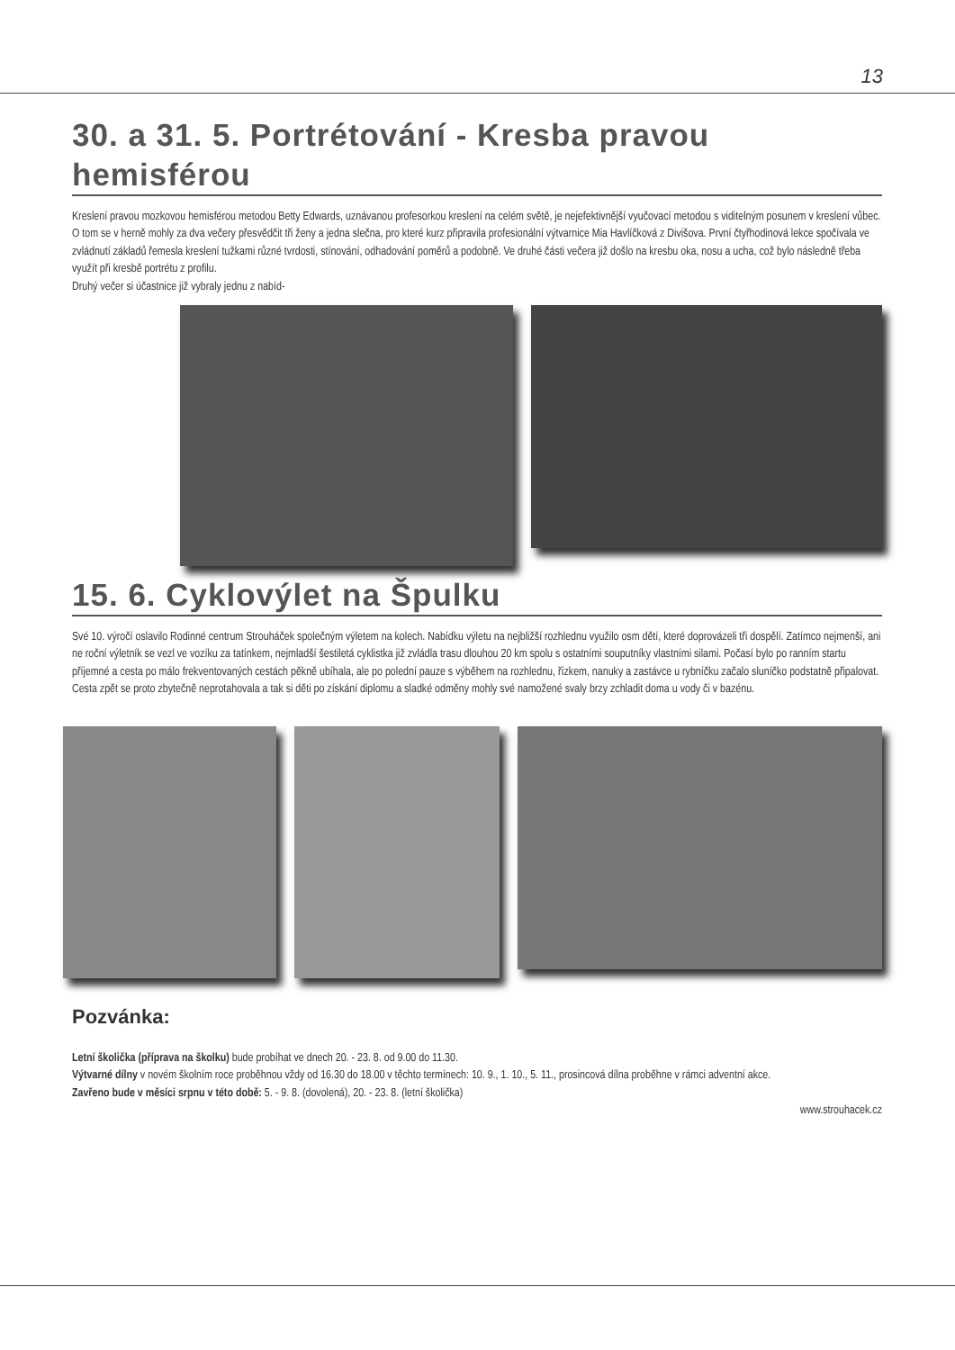13
30. a 31. 5. Portrétování - Kresba pravou hemisférou
Kreslení pravou mozkovou hemisférou metodou Betty Edwards, uznávanou profesorkou kreslení na celém světě, je nejefektivnější vyučovací metodou s viditelným posunem v kreslení vůbec. O tom se v herně mohly za dva večery přesvědčit tři ženy a jedna slečna, pro které kurz připravila profesionální výtvarnice Mia Havlíčková z Divišova. První čtyřhodinová lekce spočívala ve zvládnutí základů řemesla kreslení tužkami různé tvrdosti, stínování, odhadování poměrů a podobně. Ve druhé části večera již došlo na kresbu oka, nosu a ucha, což bylo následně třeba využít při kresbě portrétu z profilu.
Druhý večer si účastnice již vybraly jednu z nabíd-
15. 6. Cyklovýlet na Špulku
Své 10. výročí oslavilo Rodinné centrum Strouháček společným výletem na kolech. Nabídku výletu na nejbližší rozhlednu využilo osm dětí, které doprovázeli tři dospělí. Zatímco nejmenší, ani ne roční výletník se vezl ve vozíku za tatínkem, nejmladší šestiletá cyklistka již zvládla trasu dlouhou 20 km spolu s ostatními souputníky vlastními silami. Počasí bylo po ranním startu příjemné a cesta po málo frekventovaných cestách pěkně ubíhala, ale po polední pauze s výběhem na rozhlednu, řízkem, nanuky a zastávce u rybníčku začalo sluníčko podstatně připalovat. Cesta zpět se proto zbytečně neprotahovala a tak si děti po získání diplomu a sladké odměny mohly své namožené svaly brzy zchladit doma u vody či v bazénu.
Pozvánka:
Letní školička (příprava na školku) bude probíhat ve dnech 20. - 23. 8. od 9.00 do 11.30.
Výtvarné dílny v novém školním roce proběhnou vždy od 16.30 do 18.00 v těchto termínech: 10. 9., 1. 10., 5. 11., prosincová dílna proběhne v rámci adventní akce.
Zavřeno bude v měsíci srpnu v této době: 5. - 9. 8. (dovolená), 20. - 23. 8. (letní školička)
www.strouhacek.cz